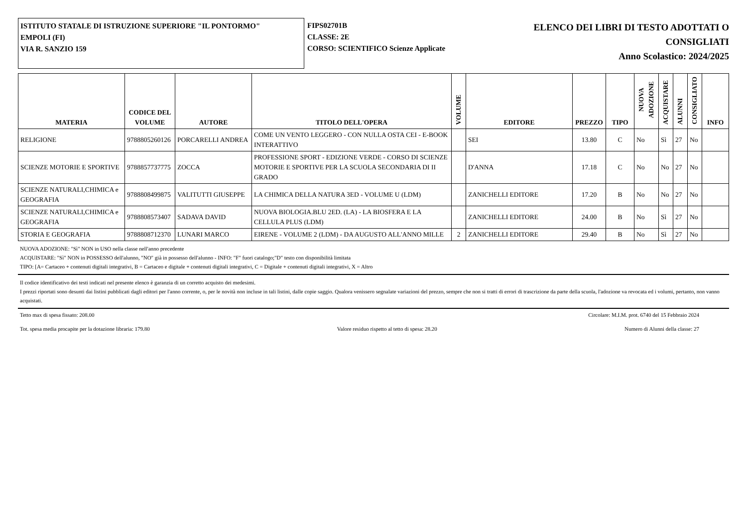ISTITUTO STATALE DI ISTRUZIONE SUPERIORE "IL PONTORMO"
EMPOLI (FI)
VIA R. SANZIO 159
FIPS02701B
CLASSE: 2E
CORSO: SCIENTIFICO Scienze Applicate
ELENCO DEI LIBRI DI TESTO ADOTTATI O
CONSIGLIATI
Anno Scolastico: 2024/2025
| MATERIA | CODICE DEL VOLUME | AUTORE | TITOLO DELL'OPERA | VOLUME | EDITORE | PREZZO | TIPO | NUOVA ADOZIONE | ACQUISTARE | ALUNNI | CONSIGLIATO | INFO |
| --- | --- | --- | --- | --- | --- | --- | --- | --- | --- | --- | --- | --- |
| RELIGIONE | 9788805260126 | PORCARELLI ANDREA | COME UN VENTO LEGGERO - CON NULLA OSTA CEI - E-BOOK INTERATTIVO | | SEI | 13.80 | C | No | Sì | 27 | No | |
| SCIENZE MOTORIE E SPORTIVE | 9788857737775 | ZOCCA | PROFESSIONE SPORT - EDIZIONE VERDE - CORSO DI SCIENZE MOTORIE E SPORTIVE PER LA SCUOLA SECONDARIA DI II GRADO | | D'ANNA | 17.18 | C | No | No | 27 | No | |
| SCIENZE NATURALI,CHIMICA e GEOGRAFIA | 9788808499875 | VALITUTTI GIUSEPPE | LA CHIMICA DELLA NATURA 3ED - VOLUME U (LDM) | | ZANICHELLI EDITORE | 17.20 | B | No | No | 27 | No | |
| SCIENZE NATURALI,CHIMICA e GEOGRAFIA | 9788808573407 | SADAVA DAVID | NUOVA BIOLOGIA.BLU 2ED. (LA) - LA BIOSFERA E LA CELLULA PLUS (LDM) | | ZANICHELLI EDITORE | 24.00 | B | No | Sì | 27 | No | |
| STORIA E GEOGRAFIA | 9788808712370 | LUNARI MARCO | EIRENE - VOLUME 2 (LDM) - DA AUGUSTO ALL'ANNO MILLE | 2 | ZANICHELLI EDITORE | 29.40 | B | No | Sì | 27 | No | |
NUOVA ADOZIONE: "Sì" NON in USO nella classe nell'anno precedente
ACQUISTARE: "Sì" NON in POSSESSO dell'alunno, "NO" già in possesso dell'alunno - INFO: "F" fuori catalogo;"D" testo con disponibilità limitata
TIPO: [A= Cartaceo + contenuti digitali integrativi, B = Cartaceo e digitale + contenuti digitali integrativi, C = Digitale + contenuti digitali integrativi, X = Altro
Il codice identificativo dei testi indicati nel presente elenco è garanzia di un corretto acquisto dei medesimi.
I prezzi riportati sono desunti dai listini pubblicati dagli editori per l'anno corrente, o, per le novità non incluse in tali listini, dalle copie saggio. Qualora venissero segnalate variazioni del prezzo, sempre che non si tratti di errori di trascrizione da parte della scuola, l'adozione va revocata ed i volumi, pertanto, non vanno acquistati.
Tetto max di spesa fissato: 208.00 Circolare: M.I.M. prot. 6740 del 15 Febbraio 2024
Tot. spesa media procapite per la dotazione libraria: 179.80 Valore residuo rispetto al tetto di spesa: 28.20 Numero di Alunni della classe: 27